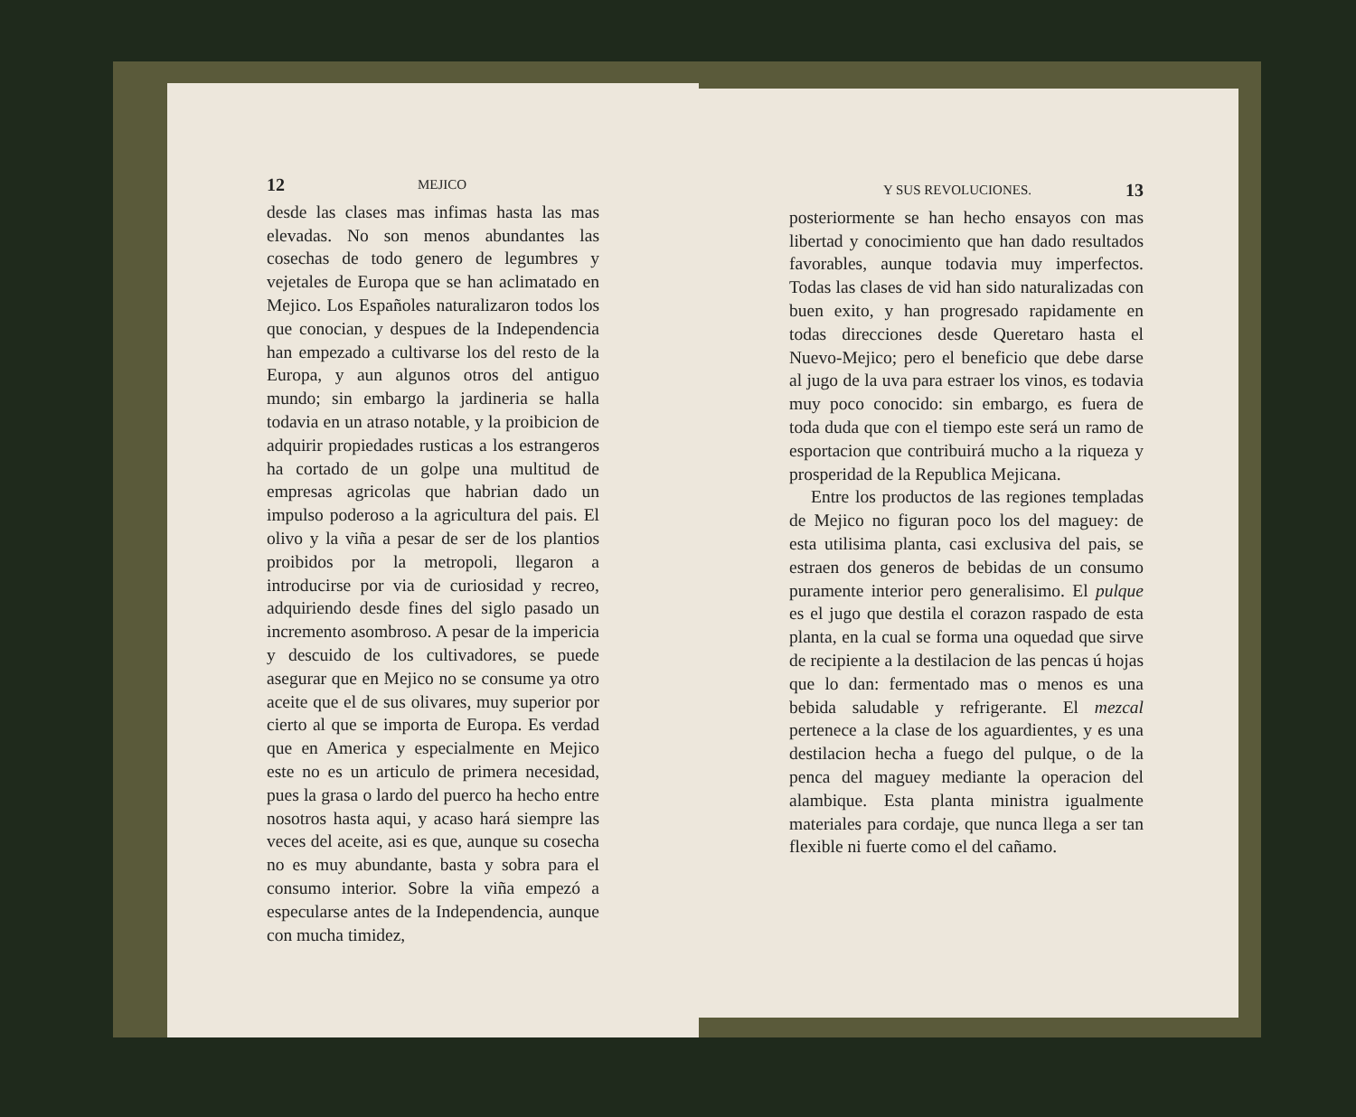12 MEJICO
desde las clases mas infimas hasta las mas elevadas. No son menos abundantes las cosechas de todo genero de legumbres y vejetales de Europa que se han aclimatado en Mejico. Los Españoles naturalizaron todos los que conocian, y despues de la Independencia han empezado a cultivarse los del resto de la Europa, y aun algunos otros del antiguo mundo; sin embargo la jardineria se halla todavia en un atraso notable, y la proibicion de adquirir propiedades rusticas a los estrangeros ha cortado de un golpe una multitud de empresas agricolas que habrian dado un impulso poderoso a la agricultura del pais. El olivo y la viña a pesar de ser de los plantios proibidos por la metropoli, llegaron a introducirse por via de curiosidad y recreo, adquiriendo desde fines del siglo pasado un incremento asombroso. A pesar de la impericia y descuido de los cultivadores, se puede asegurar que en Mejico no se consume ya otro aceite que el de sus olivares, muy superior por cierto al que se importa de Europa. Es verdad que en America y especialmente en Mejico este no es un articulo de primera necesidad, pues la grasa o lardo del puerco ha hecho entre nosotros hasta aqui, y acaso hará siempre las veces del aceite, asi es que, aunque su cosecha no es muy abundante, basta y sobra para el consumo interior. Sobre la viña empezó a especularse antes de la Independencia, aunque con mucha timidez,
Y SUS REVOLUCIONES. 13
posteriormente se han hecho ensayos con mas libertad y conocimiento que han dado resultados favorables, aunque todavia muy imperfectos. Todas las clases de vid han sido naturalizadas con buen exito, y han progresado rapidamente en todas direcciones desde Queretaro hasta el Nuevo-Mejico; pero el beneficio que debe darse al jugo de la uva para estraer los vinos, es todavia muy poco conocido: sin embargo, es fuera de toda duda que con el tiempo este será un ramo de esportacion que contribuirá mucho a la riqueza y prosperidad de la Republica Mejicana.
Entre los productos de las regiones templadas de Mejico no figuran poco los del maguey: de esta utilisima planta, casi exclusiva del pais, se estraen dos generos de bebidas de un consumo puramente interior pero generalisimo. El pulque es el jugo que destila el corazon raspado de esta planta, en la cual se forma una oquedad que sirve de recipiente a la destilacion de las pencas ú hojas que lo dan: fermentado mas o menos es una bebida saludable y refrigerante. El mezcal pertenece a la clase de los aguardientes, y es una destilacion hecha a fuego del pulque, o de la penca del maguey mediante la operacion del alambique. Esta planta ministra igualmente materiales para cordaje, que nunca llega a ser tan flexible ni fuerte como el del cañamo.